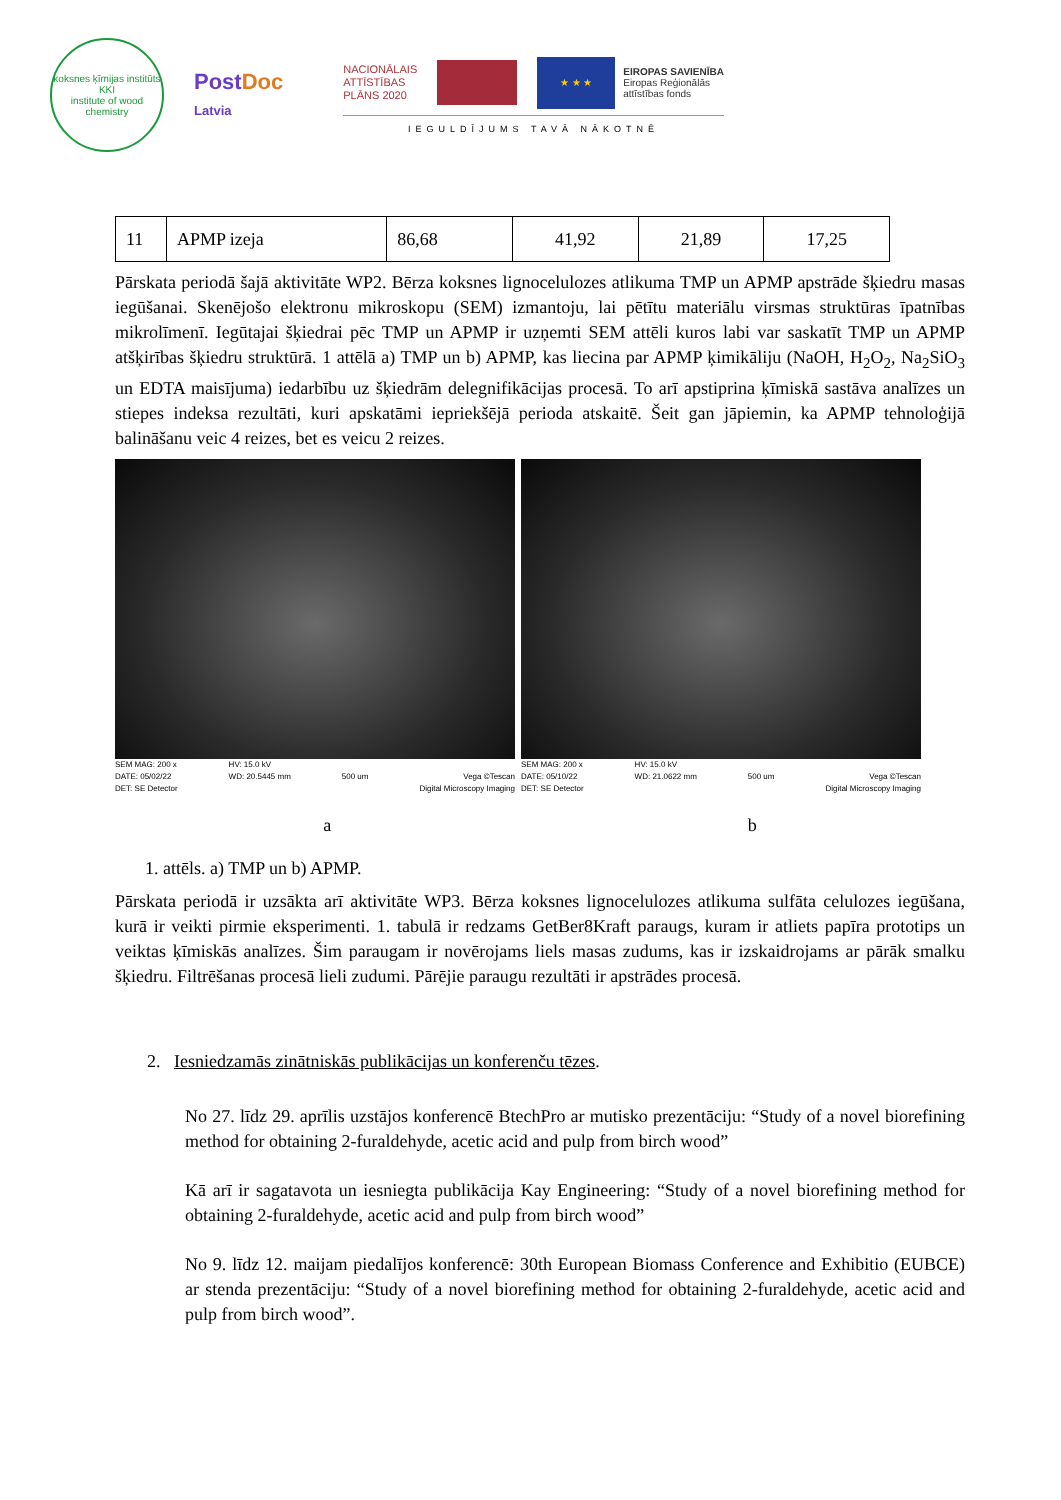koksnes ķīmijas institūts
KKI
institute of wood chemistry
PostDoc
Latvia
NACIONĀLAIS
ATTĪSTĪBAS
PLĀNS 2020
★ ★ ★
EIROPAS SAVIENĪBA
Eiropas Reģionālās
attīstības fonds
IEGULDĪJUMS TAVĀ NĀKOTNĒ
| 11 | APMP izeja | 86,68 | 41,92 | 21,89 | 17,25 |
Pārskata periodā šajā aktivitāte WP2. Bērza koksnes lignocelulozes atlikuma TMP un APMP apstrāde šķiedru masas iegūšanai. Skenējošo elektronu mikroskopu (SEM) izmantoju, lai pētītu materiālu virsmas struktūras īpatnības mikrolīmenī. Iegūtajai šķiedrai pēc TMP un APMP ir uzņemti SEM attēli kuros labi var saskatīt TMP un APMP atšķirības šķiedru struktūrā. 1 attēlā a) TMP un b) APMP, kas liecina par APMP ķimikāliju (NaOH, H<sub>2</sub>O<sub>2</sub>, Na<sub>2</sub>SiO<sub>3</sub> un EDTA maisījuma) iedarbību uz šķiedrām delegnifikācijas procesā. To arī apstiprina ķīmiskā sastāva analīzes un stiepes indeksa rezultāti, kuri apskatāmi iepriekšējā perioda atskaitē. Šeit gan jāpiemin, ka APMP tehnoloģijā balināšanu veic 4 reizes, bet es veicu 2 reizes.
SEM MAG: 200 x
DATE: 05/02/22
DET: SE Detector HV: 15.0 kV
WD: 20.5445 mm
500 um
Vega ©Tescan
Digital Microscopy Imaging
SEM MAG: 200 x
DATE: 05/10/22
DET: SE Detector HV: 15.0 kV
WD: 21.0622 mm
500 um
Vega ©Tescan
Digital Microscopy Imaging
a b
1. attēls. a) TMP un b) APMP.
Pārskata periodā ir uzsākta arī aktivitāte WP3. Bērza koksnes lignocelulozes atlikuma sulfāta celulozes iegūšana, kurā ir veikti pirmie eksperimenti. 1. tabulā ir redzams GetBer8Kraft paraugs, kuram ir atliets papīra prototips un veiktas ķīmiskās analīzes. Šim paraugam ir novērojams liels masas zudums, kas ir izskaidrojams ar pārāk smalku šķiedru. Filtrēšanas procesā lieli zudumi. Pārējie paraugu rezultāti ir apstrādes procesā.
2. Iesniedzamās zinātniskās publikācijas un konferenču tēzes.
No 27. līdz 29. aprīlis uzstājos konferencē BtechPro ar mutisko prezentāciju: “Study of a novel biorefining method for obtaining 2-furaldehyde, acetic acid and pulp from birch wood”
Kā arī ir sagatavota un iesniegta publikācija Kay Engineering: “Study of a novel biorefining method for obtaining 2-furaldehyde, acetic acid and pulp from birch wood”
No 9. līdz 12. maijam piedalījos konferencē: 30th European Biomass Conference and Exhibitio (EUBCE) ar stenda prezentāciju: “Study of a novel biorefining method for obtaining 2-furaldehyde, acetic acid and pulp from birch wood”.